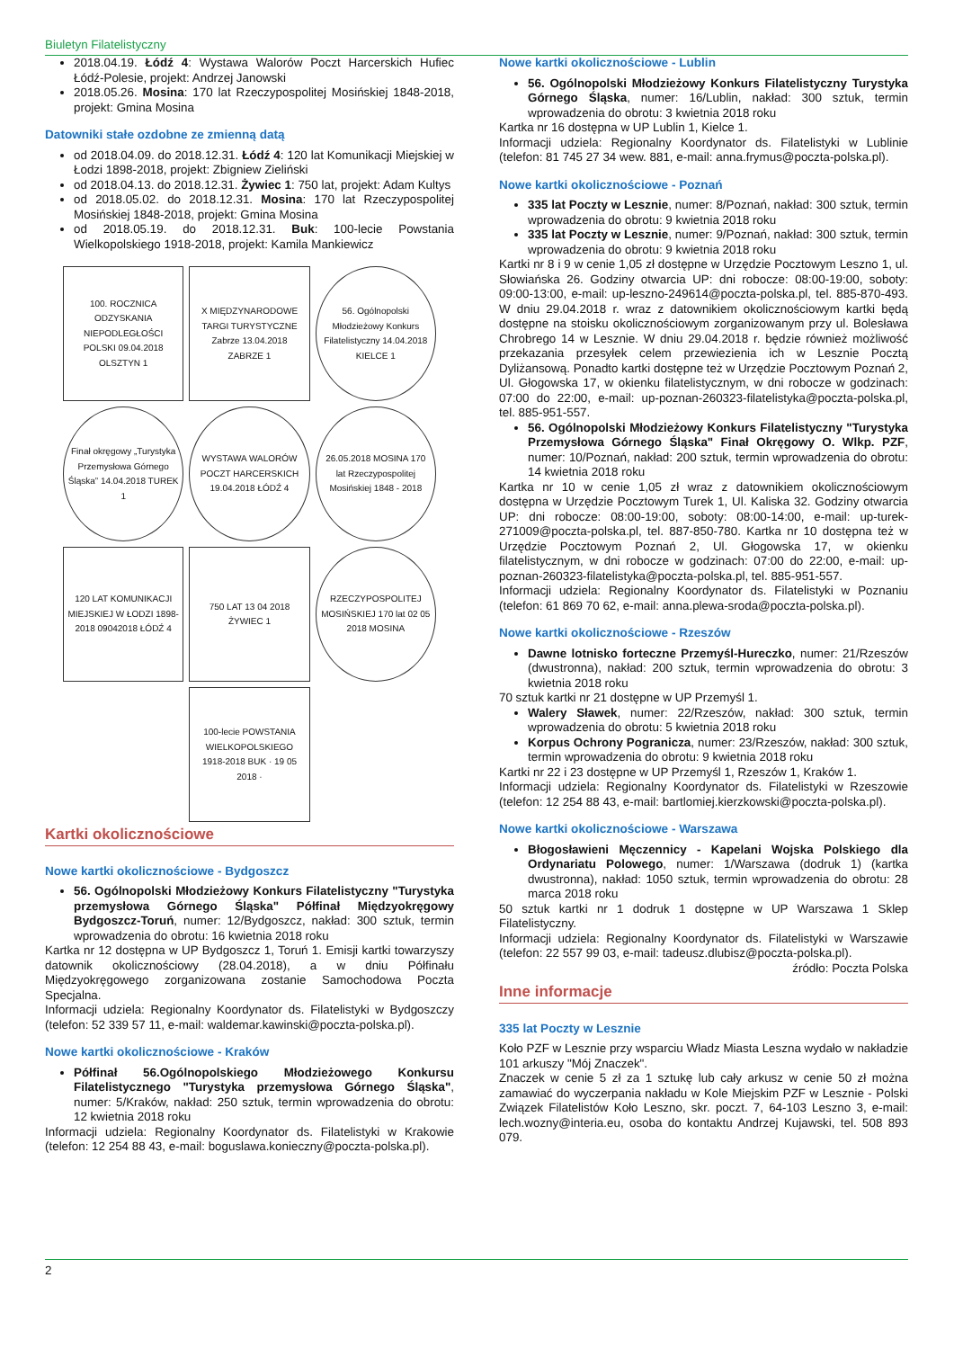Biuletyn Filatelistyczny
2018.04.19. Łódź 4: Wystawa Walorów Poczt Harcerskich Hufiec Łódź-Polesie, projekt: Andrzej Janowski
2018.05.26. Mosina: 170 lat Rzeczypospolitej Mosińskiej 1848-2018, projekt: Gmina Mosina
Datowniki stałe ozdobne ze zmienną datą
od 2018.04.09. do 2018.12.31. Łódź 4: 120 lat Komunikacji Miejskiej w Łodzi 1898-2018, projekt: Zbigniew Zieliński
od 2018.04.13. do 2018.12.31. Żywiec 1: 750 lat, projekt: Adam Kultys
od 2018.05.02. do 2018.12.31. Mosina: 170 lat Rzeczypospolitej Mosińskiej 1848-2018, projekt: Gmina Mosina
od 2018.05.19. do 2018.12.31. Buk: 100-lecie Powstania Wielkopolskiego 1918-2018, projekt: Kamila Mankiewicz
100. ROCZNICA ODZYSKANIA NIEPODLEGŁOŚCI POLSKI 09.04.2018 OLSZTYN 1
X MIĘDZYNARODOWE TARGI TURYSTYCZNE Zabrze 13.04.2018 ZABRZE 1
56. Ogólnopolski Młodzieżowy Konkurs Filatelistyczny 14.04.2018 KIELCE 1
Finał okręgowy „Turystyka Przemysłowa Górnego Śląska” 14.04.2018 TUREK 1
WYSTAWA WALORÓW POCZT HARCERSKICH 19.04.2018 ŁÓDŹ 4
26.05.2018 MOSINA 170 lat Rzeczypospolitej Mosińskiej 1848 - 2018
120 LAT KOMUNIKACJI MIEJSKIEJ W ŁODZI 1898-2018 09042018 ŁÓDŹ 4
750 LAT 13 04 2018 ŻYWIEC 1
RZECZYPOSPOLITEJ MOSIŃSKIEJ 170 lat 02 05 2018 MOSINA
100-lecie POWSTANIA WIELKOPOLSKIEGO 1918-2018 BUK · 19 05 2018 ·
Kartki okolicznościowe
Nowe kartki okolicznościowe - Bydgoszcz
56. Ogólnopolski Młodzieżowy Konkurs Filatelistyczny "Turystyka przemysłowa Górnego Śląska" Półfinał Międzyokręgowy Bydgoszcz-Toruń, numer: 12/Bydgoszcz, nakład: 300 sztuk, termin wprowadzenia do obrotu: 16 kwietnia 2018 roku
Kartka nr 12 dostępna w UP Bydgoszcz 1, Toruń 1. Emisji kartki towarzyszy datownik okolicznościowy (28.04.2018), a w dniu Półfinału Międzyokręgowego zorganizowana zostanie Samochodowa Poczta Specjalna.
Informacji udziela: Regionalny Koordynator ds. Filatelistyki w Bydgoszczy (telefon: 52 339 57 11, e-mail: waldemar.kawinski@poczta-polska.pl).
Nowe kartki okolicznościowe - Kraków
Półfinał 56.Ogólnopolskiego Młodzieżowego Konkursu Filatelistycznego "Turystyka przemysłowa Górnego Śląska", numer: 5/Kraków, nakład: 250 sztuk, termin wprowadzenia do obrotu: 12 kwietnia 2018 roku
Informacji udziela: Regionalny Koordynator ds. Filatelistyki w Krakowie (telefon: 12 254 88 43, e-mail: boguslawa.konieczny@poczta-polska.pl).
Nowe kartki okolicznościowe - Lublin
56. Ogólnopolski Młodzieżowy Konkurs Filatelistyczny Turystyka Górnego Śląska, numer: 16/Lublin, nakład: 300 sztuk, termin wprowadzenia do obrotu: 3 kwietnia 2018 roku
Kartka nr 16 dostępna w UP Lublin 1, Kielce 1.
Informacji udziela: Regionalny Koordynator ds. Filatelistyki w Lublinie (telefon: 81 745 27 34 wew. 881, e-mail: anna.frymus@poczta-polska.pl).
Nowe kartki okolicznościowe - Poznań
335 lat Poczty w Lesznie, numer: 8/Poznań, nakład: 300 sztuk, termin wprowadzenia do obrotu: 9 kwietnia 2018 roku
335 lat Poczty w Lesznie, numer: 9/Poznań, nakład: 300 sztuk, termin wprowadzenia do obrotu: 9 kwietnia 2018 roku
Kartki nr 8 i 9 w cenie 1,05 zł dostępne w Urzędzie Pocztowym Leszno 1, ul. Słowiańska 26. Godziny otwarcia UP: dni robocze: 08:00-19:00, soboty: 09:00-13:00, e-mail: up-leszno-249614@poczta-polska.pl, tel. 885-870-493. W dniu 29.04.2018 r. wraz z datownikiem okolicznościowym kartki będą dostępne na stoisku okolicznościowym zorganizowanym przy ul. Bolesława Chrobrego 14 w Lesznie. W dniu 29.04.2018 r. będzie również możliwość przekazania przesyłek celem przewiezienia ich w Lesznie Pocztą Dyliżansową. Ponadto kartki dostępne też w Urzędzie Pocztowym Poznań 2, Ul. Głogowska 17, w okienku filatelistycznym, w dni robocze w godzinach: 07:00 do 22:00, e-mail: up-poznan-260323-filatelistyka@poczta-polska.pl, tel. 885-951-557.
56. Ogólnopolski Młodzieżowy Konkurs Filatelistyczny "Turystyka Przemysłowa Górnego Śląska" Finał Okręgowy O. Wlkp. PZF, numer: 10/Poznań, nakład: 200 sztuk, termin wprowadzenia do obrotu: 14 kwietnia 2018 roku
Kartka nr 10 w cenie 1,05 zł wraz z datownikiem okolicznościowym dostępna w Urzędzie Pocztowym Turek 1, Ul. Kaliska 32. Godziny otwarcia UP: dni robocze: 08:00-19:00, soboty: 08:00-14:00, e-mail: up-turek-271009@poczta-polska.pl, tel. 887-850-780. Kartka nr 10 dostępna też w Urzędzie Pocztowym Poznań 2, Ul. Głogowska 17, w okienku filatelistycznym, w dni robocze w godzinach: 07:00 do 22:00, e-mail: up-poznan-260323-filatelistyka@poczta-polska.pl, tel. 885-951-557.
Informacji udziela: Regionalny Koordynator ds. Filatelistyki w Poznaniu (telefon: 61 869 70 62, e-mail: anna.plewa-sroda@poczta-polska.pl).
Nowe kartki okolicznościowe - Rzeszów
Dawne lotnisko forteczne Przemyśl-Hureczko, numer: 21/Rzeszów (dwustronna), nakład: 200 sztuk, termin wprowadzenia do obrotu: 3 kwietnia 2018 roku
70 sztuk kartki nr 21 dostępne w UP Przemyśl 1.
Walery Sławek, numer: 22/Rzeszów, nakład: 300 sztuk, termin wprowadzenia do obrotu: 5 kwietnia 2018 roku
Korpus Ochrony Pogranicza, numer: 23/Rzeszów, nakład: 300 sztuk, termin wprowadzenia do obrotu: 9 kwietnia 2018 roku
Kartki nr 22 i 23 dostępne w UP Przemyśl 1, Rzeszów 1, Kraków 1.
Informacji udziela: Regionalny Koordynator ds. Filatelistyki w Rzeszowie (telefon: 12 254 88 43, e-mail: bartlomiej.kierzkowski@poczta-polska.pl).
Nowe kartki okolicznościowe - Warszawa
Błogosławieni Męczennicy - Kapelani Wojska Polskiego dla Ordynariatu Polowego, numer: 1/Warszawa (dodruk 1) (kartka dwustronna), nakład: 1050 sztuk, termin wprowadzenia do obrotu: 28 marca 2018 roku
50 sztuk kartki nr 1 dodruk 1 dostępne w UP Warszawa 1 Sklep Filatelistyczny.
Informacji udziela: Regionalny Koordynator ds. Filatelistyki w Warszawie (telefon: 22 557 99 03, e-mail: tadeusz.dlubisz@poczta-polska.pl).
źródło: Poczta Polska
Inne informacje
335 lat Poczty w Lesznie
Koło PZF w Lesznie przy wsparciu Władz Miasta Leszna wydało w nakładzie 101 arkuszy "Mój Znaczek".
Znaczek w cenie 5 zł za 1 sztukę lub cały arkusz w cenie 50 zł można zamawiać do wyczerpania nakładu w Kole Miejskim PZF w Lesznie - Polski Związek Filatelistów Koło Leszno, skr. poczt. 7, 64-103 Leszno 3, e-mail: lech.wozny@interia.eu, osoba do kontaktu Andrzej Kujawski, tel. 508 893 079.
2